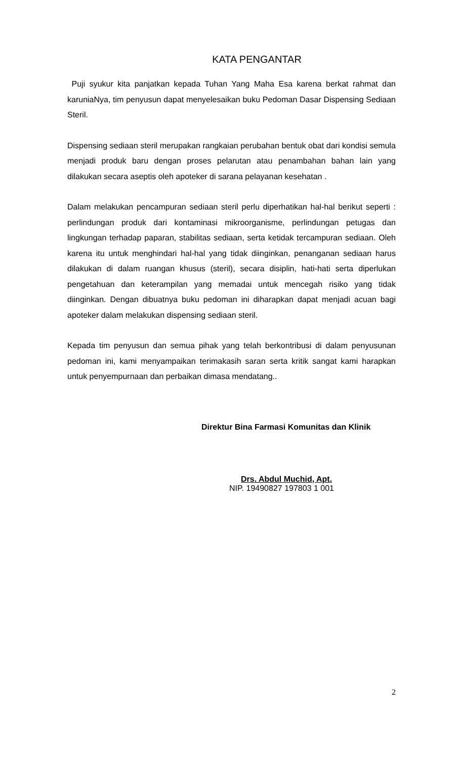KATA PENGANTAR
Puji syukur kita panjatkan kepada Tuhan Yang Maha Esa karena berkat rahmat dan karuniaNya, tim penyusun dapat menyelesaikan buku Pedoman Dasar Dispensing Sediaan Steril.
Dispensing sediaan steril merupakan rangkaian perubahan bentuk obat dari kondisi semula menjadi produk baru dengan proses pelarutan atau penambahan bahan lain yang dilakukan secara aseptis oleh apoteker di sarana pelayanan kesehatan .
Dalam melakukan pencampuran sediaan steril perlu diperhatikan hal-hal berikut seperti : perlindungan produk dari kontaminasi mikroorganisme, perlindungan petugas dan lingkungan terhadap paparan, stabilitas sediaan, serta ketidak tercampuran sediaan. Oleh karena itu untuk menghindari hal-hal yang tidak diinginkan, penanganan sediaan harus dilakukan di dalam ruangan khusus (steril), secara disiplin, hati-hati serta diperlukan pengetahuan dan keterampilan yang memadai untuk mencegah risiko yang tidak diinginkan. Dengan dibuatnya buku pedoman ini diharapkan dapat menjadi acuan bagi apoteker dalam melakukan dispensing sediaan steril.
Kepada tim penyusun dan semua pihak yang telah berkontribusi di dalam penyusunan pedoman ini, kami menyampaikan terimakasih saran serta kritik sangat kami harapkan untuk penyempurnaan dan perbaikan dimasa mendatang..
Direktur Bina Farmasi Komunitas dan Klinik
Drs. Abdul Muchid, Apt.
NIP. 19490827 197803 1 001
2